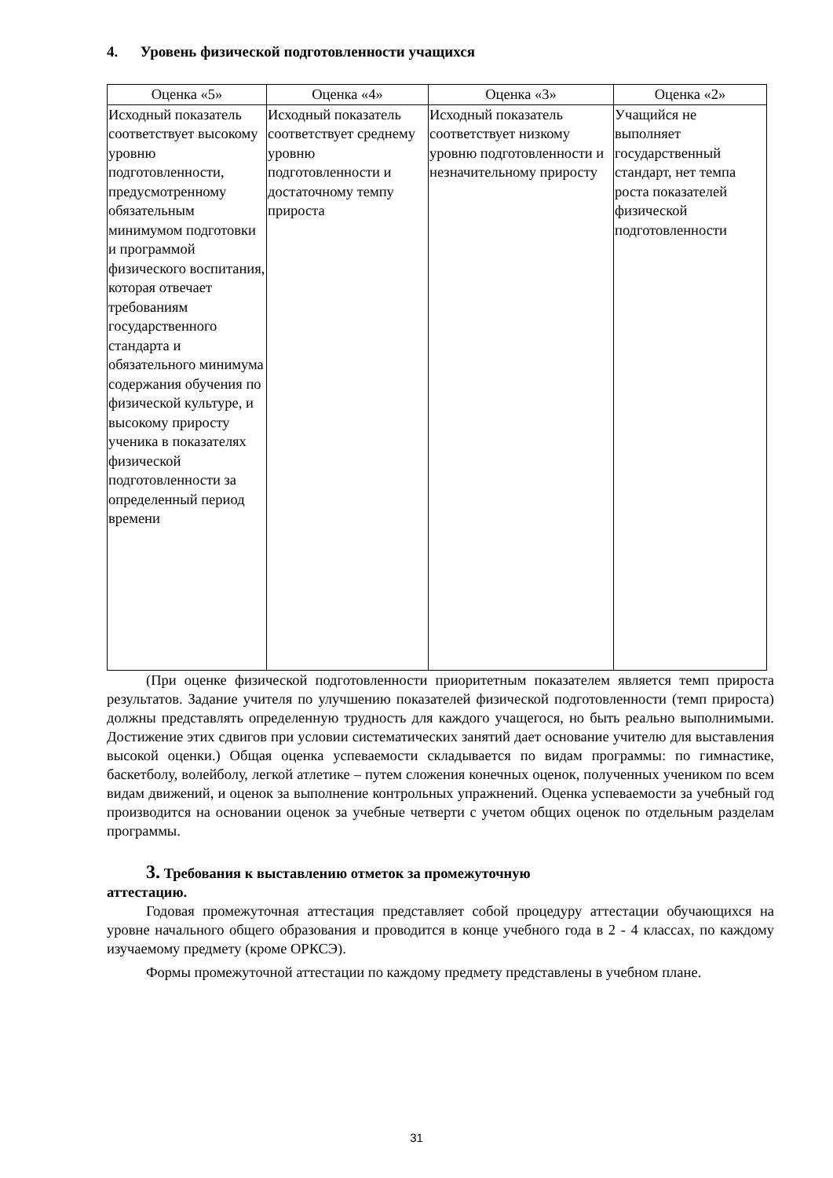4. Уровень физической подготовленности учащихся
| Оценка «5» | Оценка «4» | Оценка «3» | Оценка «2» |
| --- | --- | --- | --- |
| Исходный показатель соответствует высокому уровню подготовленности, предусмотренному обязательным минимумом подготовки и программой физического воспитания, которая отвечает требованиям государственного стандарта и обязательного минимума содержания обучения по физической культуре, и высокому приросту ученика в показателях физической подготовленности за определенный период времени | Исходный показатель соответствует среднему уровню подготовленности и достаточному темпу прироста | Исходный показатель соответствует низкому уровню подготовленности и незначительному приросту | Учащийся не выполняет государственный стандарт, нет темпа роста показателей физической подготовленности |
(При оценке физической подготовленности приоритетным показателем является темп прироста результатов. Задание учителя по улучшению показателей физической подготовленности (темп прироста) должны представлять определенную трудность для каждого учащегося, но быть реально выполнимыми. Достижение этих сдвигов при условии систематических занятий дает основание учителю для выставления высокой оценки.) Общая оценка успеваемости складывается по видам программы: по гимнастике, баскетболу, волейболу, легкой атлетике – путем сложения конечных оценок, полученных учеником по всем видам движений, и оценок за выполнение контрольных упражнений. Оценка успеваемости за учебный год производится на основании оценок за учебные четверти с учетом общих оценок по отдельным разделам программы.
3. Требования к выставлению отметок за промежуточную
аттестацию.
Годовая промежуточная аттестация представляет собой процедуру аттестации обучающихся на уровне начального общего образования и проводится в конце учебного года в 2 - 4 классах, по каждому изучаемому предмету (кроме ОРКСЭ).
Формы промежуточной аттестации по каждому предмету представлены в учебном плане.
31